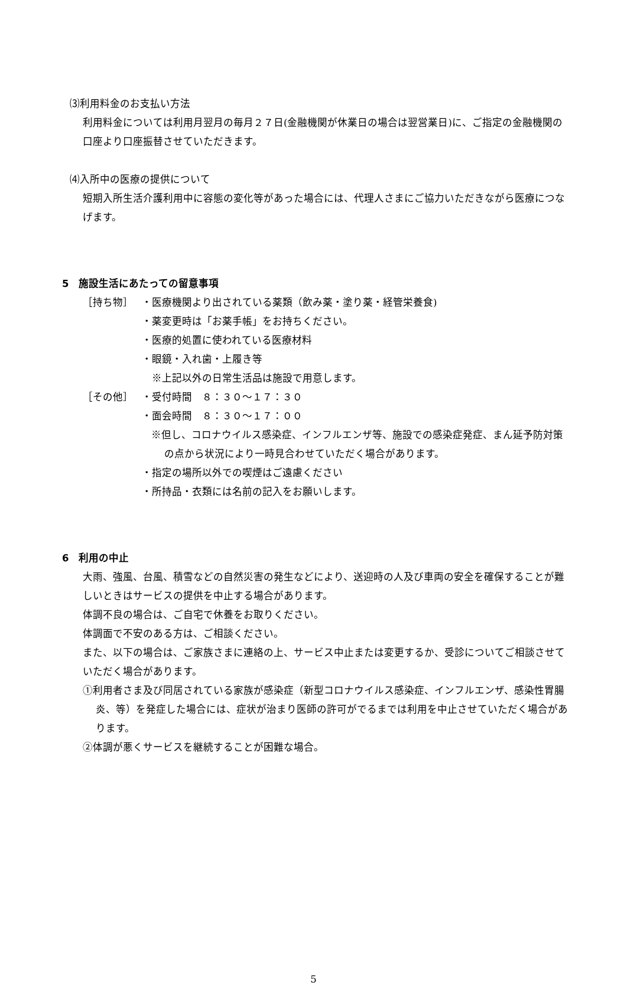⑶利用料金のお支払い方法
利用料金については利用月翌月の毎月２７日(金融機関が休業日の場合は翌営業日)に、ご指定の金融機関の口座より口座振替させていただきます。
⑷入所中の医療の提供について
短期入所生活介護利用中に容態の変化等があった場合には、代理人さまにご協力いただきながら医療につなげます。
5　施設生活にあたっての留意事項
［持ち物］ ・医療機関より出されている薬類（飲み薬・塗り薬・経管栄養食)
・薬変更時は「お薬手帳」をお持ちください。
・医療的処置に使われている医療材料
・眼鏡・入れ歯・上履き等
　※上記以外の日常生活品は施設で用意します。
［その他］ ・受付時間　８：３０～１７：３０
・面会時間　８：３０～１７：００
※但し、コロナウイルス感染症、インフルエンザ等、施設での感染症発症、まん延予防対策の点から状況により一時見合わせていただく場合があります。
・指定の場所以外での喫煙はご遠慮ください
・所持品・衣類には名前の記入をお願いします。
6　利用の中止
大雨、強風、台風、積雪などの自然災害の発生などにより、送迎時の人及び車両の安全を確保することが難しいときはサービスの提供を中止する場合があります。
体調不良の場合は、ご自宅で休養をお取りください。
体調面で不安のある方は、ご相談ください。
また、以下の場合は、ご家族さまに連絡の上、サービス中止または変更するか、受診についてご相談させていただく場合があります。
①利用者さま及び同居されている家族が感染症（新型コロナウイルス感染症、インフルエンザ、感染性胃腸炎、等）を発症した場合には、症状が治まり医師の許可がでるまでは利用を中止させていただく場合があります。
②体調が悪くサービスを継続することが困難な場合。
5